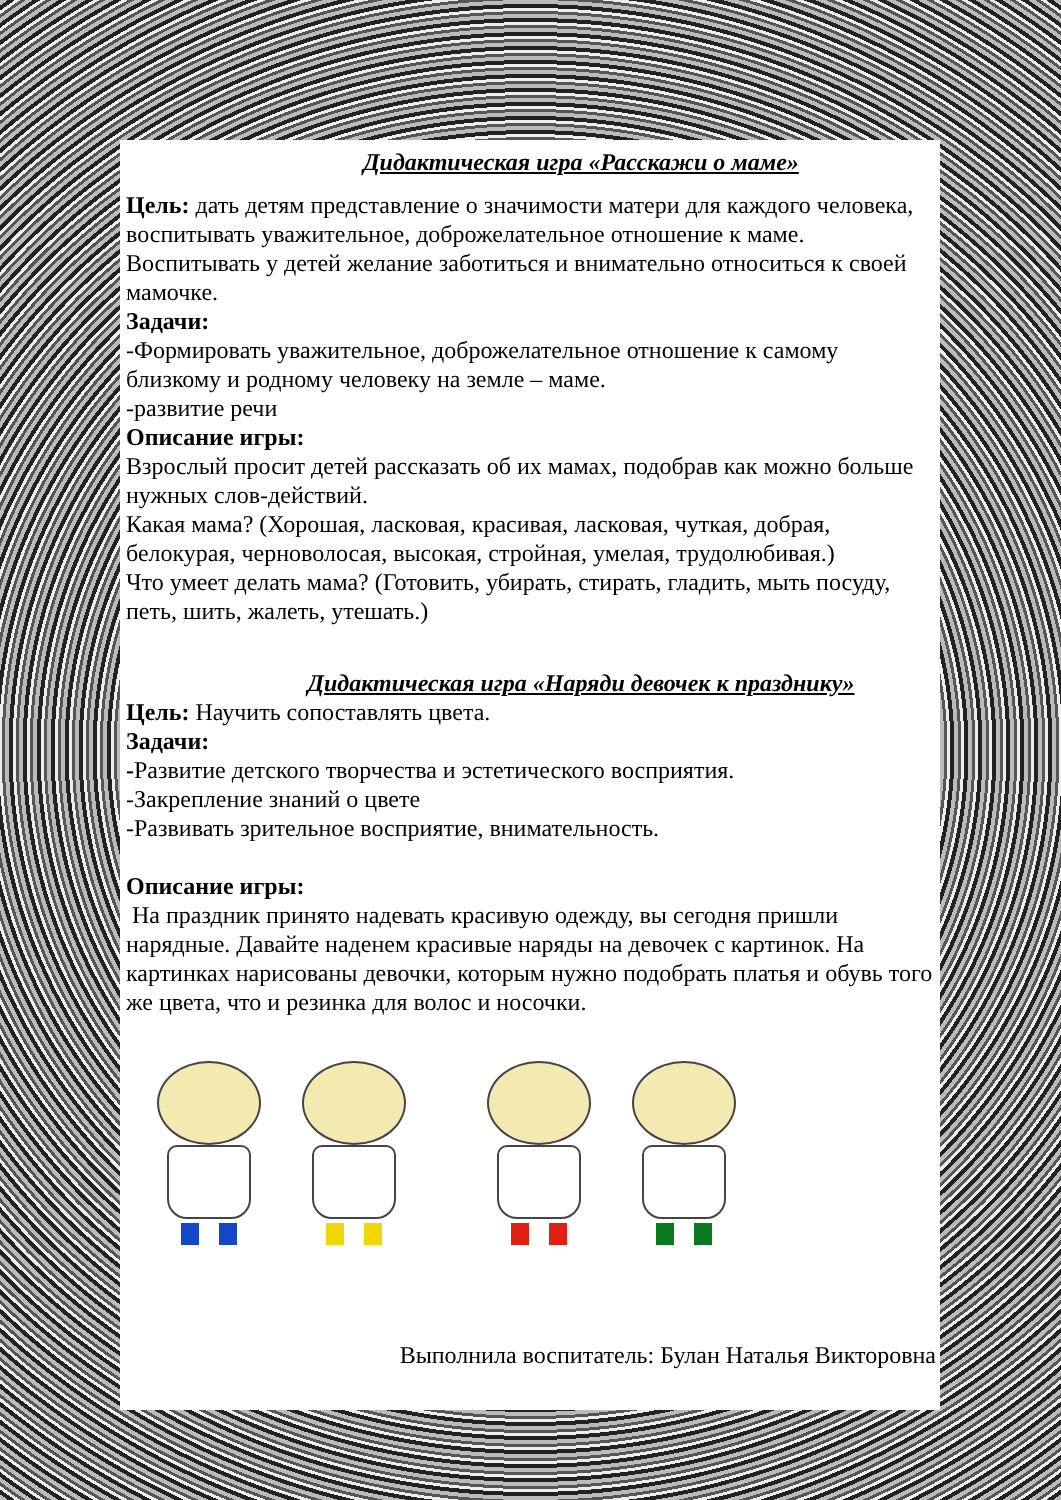Дидактическая игра «Расскажи о маме»
Цель: дать детям представление о значимости матери для каждого человека, воспитывать уважительное, доброжелательное отношение к маме. Воспитывать у детей желание заботиться и внимательно относиться к своей мамочке.
Задачи:
-Формировать уважительное, доброжелательное отношение к самому близкому и родному человеку на земле – маме.
-развитие речи
Описание игры:
Взрослый просит детей рассказать об их мамах, подобрав как можно больше нужных слов-действий.
Какая мама? (Хорошая, ласковая, красивая, ласковая, чуткая, добрая, белокурая, черноволосая, высокая, стройная, умелая, трудолюбивая.)
Что умеет делать мама? (Готовить, убирать, стирать, гладить, мыть посуду, петь, шить, жалеть, утешать.)
Дидактическая игра «Наряди девочек к празднику»
Цель: Научить сопоставлять цвета.
Задачи:
-Развитие детского творчества и эстетического восприятия.
-Закрепление знаний о цвете
-Развивать зрительное восприятие, внимательность.
Описание игры:
На праздник принято надевать красивую одежду, вы сегодня пришли нарядные. Давайте наденем красивые наряды на девочек с картинок. На картинках нарисованы девочки, которым нужно подобрать платья и обувь того же цвета, что и резинка для волос и носочки.
Выполнила воспитатель: Булан Наталья Викторовна